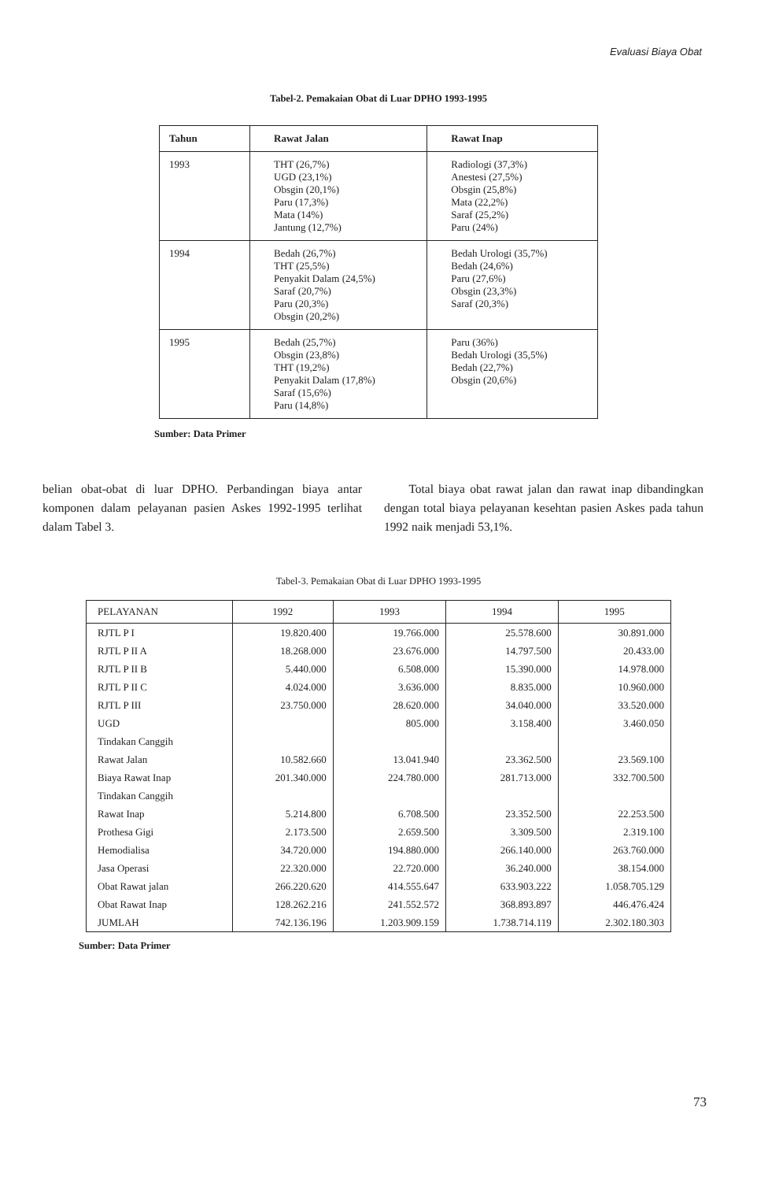Evaluasi Biaya Obat
Tabel-2. Pemakaian Obat di Luar DPHO 1993-1995
| Tahun | Rawat Jalan | Rawat Inap |
| --- | --- | --- |
| 1993 | THT (26,7%) UGD (23,1%) Obsgin (20,1%) Paru (17,3%) Mata (14%) Jantung (12,7%) | Radiologi (37,3%) Anestesi (27,5%) Obsgin (25,8%) Mata (22,2%) Saraf (25,2%) Paru (24%) |
| 1994 | Bedah (26,7%) THT (25,5%) Penyakit Dalam (24,5%) Saraf (20,7%) Paru (20,3%) Obsgin (20,2%) | Bedah Urologi (35,7%) Bedah (24,6%) Paru (27,6%) Obsgin (23,3%) Saraf (20,3%) |
| 1995 | Bedah (25,7%) Obsgin (23,8%) THT (19,2%) Penyakit Dalam (17,8%) Saraf (15,6%) Paru (14,8%) | Paru (36%) Bedah Urologi (35,5%) Bedah (22,7%) Obsgin (20,6%) |
Sumber: Data Primer
belian obat-obat di luar DPHO. Perbandingan biaya antar komponen dalam pelayanan pasien Askes 1992-1995 terlihat dalam Tabel 3.
Total biaya obat rawat jalan dan rawat inap dibandingkan dengan total biaya pelayanan kesehtan pasien Askes pada tahun 1992 naik menjadi 53,1%.
Tabel-3. Pemakaian Obat di Luar DPHO 1993-1995
| PELAYANAN | 1992 | 1993 | 1994 | 1995 |
| --- | --- | --- | --- | --- |
| RJTL P I | 19.820.400 | 19.766.000 | 25.578.600 | 30.891.000 |
| RJTL P II A | 18.268.000 | 23.676.000 | 14.797.500 | 20.433.00 |
| RJTL P II B | 5.440.000 | 6.508.000 | 15.390.000 | 14.978.000 |
| RJTL P II C | 4.024.000 | 3.636.000 | 8.835.000 | 10.960.000 |
| RJTL P III | 23.750.000 | 28.620.000 | 34.040.000 | 33.520.000 |
| UGD | | 805.000 | 3.158.400 | 3.460.050 |
| Tindakan Canggih | | | | |
| Rawat Jalan | 10.582.660 | 13.041.940 | 23.362.500 | 23.569.100 |
| Biaya Rawat Inap | 201.340.000 | 224.780.000 | 281.713.000 | 332.700.500 |
| Tindakan Canggih | | | | |
| Rawat Inap | 5.214.800 | 6.708.500 | 23.352.500 | 22.253.500 |
| Prothesa Gigi | 2.173.500 | 2.659.500 | 3.309.500 | 2.319.100 |
| Hemodialisa | 34.720.000 | 194.880.000 | 266.140.000 | 263.760.000 |
| Jasa Operasi | 22.320.000 | 22.720.000 | 36.240.000 | 38.154.000 |
| Obat Rawat jalan | 266.220.620 | 414.555.647 | 633.903.222 | 1.058.705.129 |
| Obat Rawat Inap | 128.262.216 | 241.552.572 | 368.893.897 | 446.476.424 |
| JUMLAH | 742.136.196 | 1.203.909.159 | 1.738.714.119 | 2.302.180.303 |
Sumber: Data Primer
73